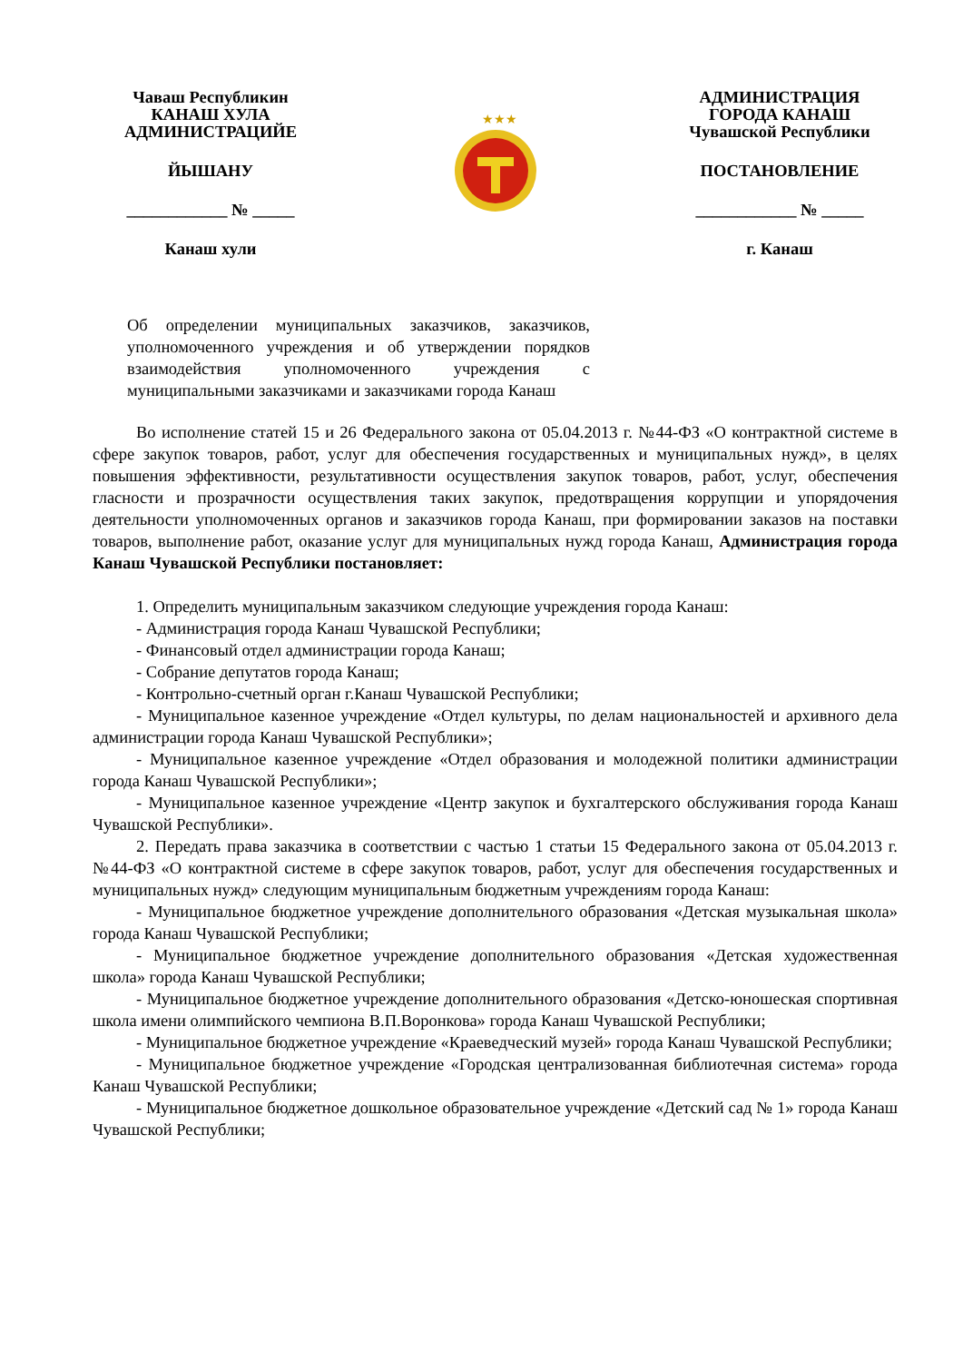Чаваш Республикин
КАНАШ ХУЛА
АДМИНИСТРАЦИЙЕ
ЙЫШАНУ
____________ № _____
Канаш хули
★★★
АДМИНИСТРАЦИЯ
ГОРОДА КАНАШ
Чувашской Республики
ПОСТАНОВЛЕНИЕ
____________ № _____
г. Канаш
Об определении муниципальных заказчиков, заказчиков, уполномоченного учреждения и об утверждении порядков взаимодействия уполномоченного учреждения с муниципальными заказчиками и заказчиками города Канаш
Во исполнение статей 15 и 26 Федерального закона от 05.04.2013 г. №44-ФЗ «О контрактной системе в сфере закупок товаров, работ, услуг для обеспечения государственных и муниципальных нужд», в целях повышения эффективности, результативности осуществления закупок товаров, работ, услуг, обеспечения гласности и прозрачности осуществления таких закупок, предотвращения коррупции и упорядочения деятельности уполномоченных органов и заказчиков города Канаш, при формировании заказов на поставки товаров, выполнение работ, оказание услуг для муниципальных нужд города Канаш, Администрация города Канаш Чувашской Республики постановляет:
1. Определить муниципальным заказчиком следующие учреждения города Канаш:
- Администрация города Канаш Чувашской Республики;
- Финансовый отдел администрации города Канаш;
- Собрание депутатов города Канаш;
- Контрольно-счетный орган г.Канаш Чувашской Республики;
- Муниципальное казенное учреждение «Отдел культуры, по делам национальностей и архивного дела администрации города Канаш Чувашской Республики»;
- Муниципальное казенное учреждение «Отдел образования и молодежной политики администрации города Канаш Чувашской Республики»;
- Муниципальное казенное учреждение «Центр закупок и бухгалтерского обслуживания города Канаш Чувашской Республики».
2. Передать права заказчика в соответствии с частью 1 статьи 15 Федерального закона от 05.04.2013 г. №44-ФЗ «О контрактной системе в сфере закупок товаров, работ, услуг для обеспечения государственных и муниципальных нужд» следующим муниципальным бюджетным учреждениям города Канаш:
- Муниципальное бюджетное учреждение дополнительного образования «Детская музыкальная школа» города Канаш Чувашской Республики;
- Муниципальное бюджетное учреждение дополнительного образования «Детская художественная школа» города Канаш Чувашской Республики;
- Муниципальное бюджетное учреждение дополнительного образования «Детско-юношеская спортивная школа имени олимпийского чемпиона В.П.Воронкова» города Канаш Чувашской Республики;
- Муниципальное бюджетное учреждение «Краеведческий музей» города Канаш Чувашской Республики;
- Муниципальное бюджетное учреждение «Городская централизованная библиотечная система» города Канаш Чувашской Республики;
- Муниципальное бюджетное дошкольное образовательное учреждение «Детский сад № 1» города Канаш Чувашской Республики;